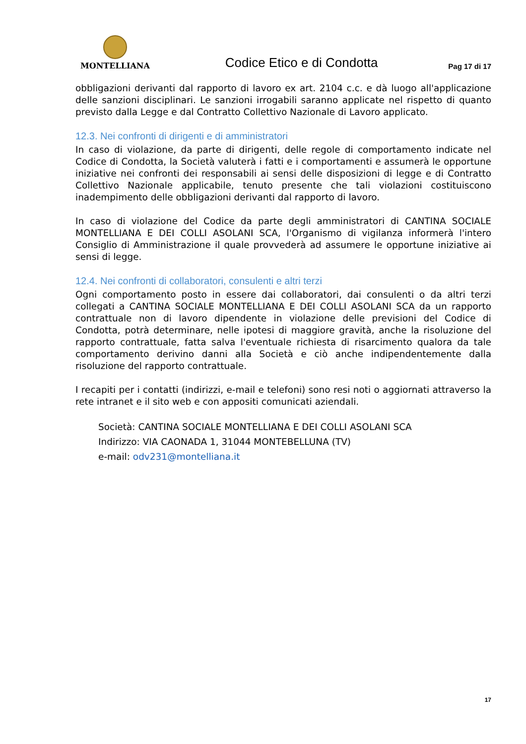MONTELLIANA
Codice Etico e di Condotta
Pag 17 di 17
obbligazioni derivanti dal rapporto di lavoro ex art. 2104 c.c. e dà luogo all'applicazione delle sanzioni disciplinari. Le sanzioni irrogabili saranno applicate nel rispetto di quanto previsto dalla Legge e dal Contratto Collettivo Nazionale di Lavoro applicato.
12.3. Nei confronti di dirigenti e di amministratori
In caso di violazione, da parte di dirigenti, delle regole di comportamento indicate nel Codice di Condotta, la Società valuterà i fatti e i comportamenti e assumerà le opportune iniziative nei confronti dei responsabili ai sensi delle disposizioni di legge e di Contratto Collettivo Nazionale applicabile, tenuto presente che tali violazioni costituiscono inadempimento delle obbligazioni derivanti dal rapporto di lavoro.
In caso di violazione del Codice da parte degli amministratori di CANTINA SOCIALE MONTELLIANA E DEI COLLI ASOLANI SCA, l'Organismo di vigilanza informerà l'intero Consiglio di Amministrazione il quale provvederà ad assumere le opportune iniziative ai sensi di legge.
12.4. Nei confronti di collaboratori, consulenti e altri terzi
Ogni comportamento posto in essere dai collaboratori, dai consulenti o da altri terzi collegati a CANTINA SOCIALE MONTELLIANA E DEI COLLI ASOLANI SCA da un rapporto contrattuale non di lavoro dipendente in violazione delle previsioni del Codice di Condotta, potrà determinare, nelle ipotesi di maggiore gravità, anche la risoluzione del rapporto contrattuale, fatta salva l'eventuale richiesta di risarcimento qualora da tale comportamento derivino danni alla Società e ciò anche indipendentemente dalla risoluzione del rapporto contrattuale.
I recapiti per i contatti (indirizzi, e-mail e telefoni) sono resi noti o aggiornati attraverso la rete intranet e il sito web e con appositi comunicati aziendali.
Società: CANTINA SOCIALE MONTELLIANA E DEI COLLI ASOLANI SCA
Indirizzo: VIA CAONADA 1, 31044 MONTEBELLUNA (TV)
e-mail: odv231@montelliana.it
17